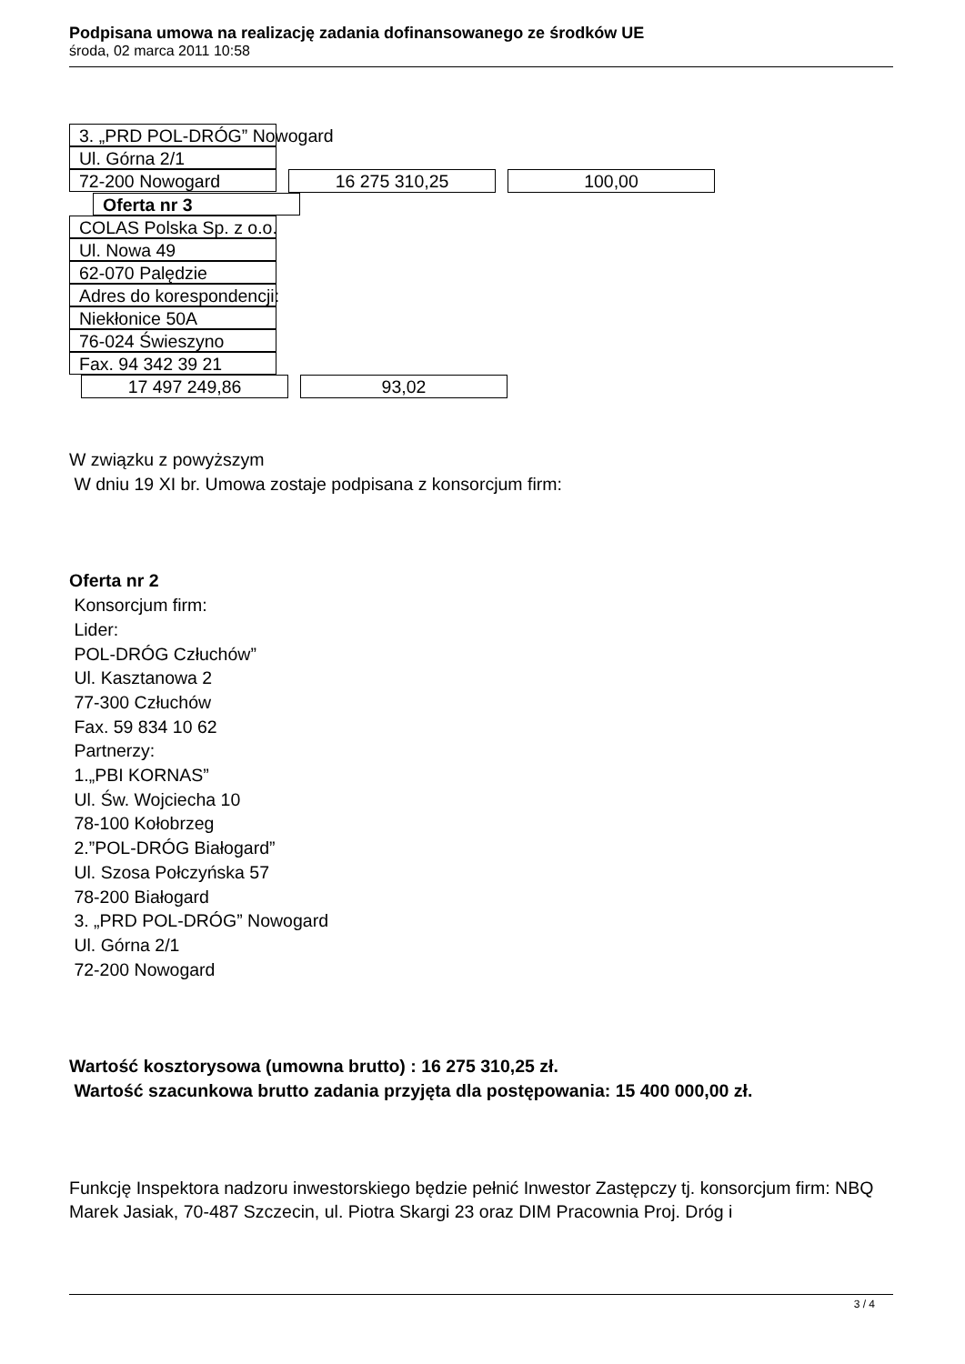Podpisana umowa na realizację zadania dofinansowanego ze środków UE
środa, 02 marca 2011 10:58
3. „PRD POL-DRÓG” Nowogard
Ul. Górna 2/1
72-200 Nowogard
16 275 310,25 100,00
Oferta nr 3
COLAS Polska Sp. z o.o.
Ul. Nowa 49
62-070 Palędzie
Adres do korespondencji:
Niekłonice 50A
76-024 Świeszyno
Fax. 94 342 39 21
17 497 249,86 93,02
W związku z powyższym
W dniu 19 XI br. Umowa zostaje podpisana z konsorcjum firm:
Oferta nr 2
Konsorcjum firm:
Lider:
POL-DRÓG Człuchów”
Ul. Kasztanowa 2
77-300 Człuchów
Fax. 59 834 10 62
Partnerzy:
1.„PBI KORNAS”
Ul. Św. Wojciecha 10
78-100 Kołobrzeg
2.”POL-DRÓG Białogard”
Ul. Szosa Połczyńska 57
78-200 Białogard
3. „PRD POL-DRÓG” Nowogard
Ul. Górna 2/1
72-200 Nowogard
Wartość kosztorysowa (umowna brutto) : 16 275 310,25 zł.
Wartość szacunkowa brutto zadania przyjęta dla postępowania: 15 400 000,00 zł.
Funkcję Inspektora nadzoru inwestorskiego będzie pełnić Inwestor Zastępczy tj. konsorcjum firm: NBQ Marek Jasiak, 70-487 Szczecin, ul. Piotra Skargi 23 oraz DIM Pracownia Proj. Dróg i
3 / 4